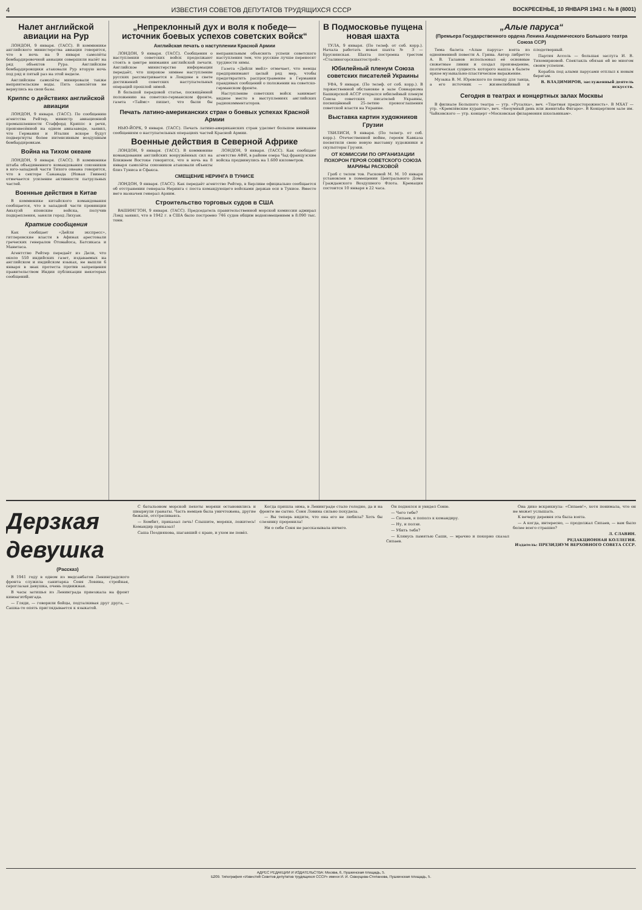4 ИЗВЕСТИЯ СОВЕТОВ ДЕПУТАТОВ ТРУДЯЩИХСЯ СССР ВОСКРЕСЕНЬЕ, 10 ЯНВАРЯ 1943 г. № 8 (8001)
Налет английской авиации на Рур
ЛОНДОН, 9 января. (ТАСС). В коммюнике английского министерства авиации говорится, что в ночь на 9 января самолёты бомбардировочной авиации совершили налёт на ряд объектов Рура. Английские бомбардировщики атаковали Рур вторую ночь под ряд и пятый раз на этой неделе.
Английские самолёты минировали также неприятельские воды. Пять самолётов не вернулись на свои базы.
Криппс о действиях английской авиации
ЛОНДОН, 9 января. (ТАСС). По сообщению агентства Рейтер, министр авиационной промышленности Стаффорд Криппс в речи, произнесённой на одном авиазаводе, заявил, что Германия и Италия вскоре будут подвергнуты более интенсивным воздушным бомбардировкам.
Война на Тихом океане
ЛОНДОН, 9 января. (ТАСС). В коммюнике штаба объединенного командования союзников в юго-западной части Тихого океана говорится, что в секторе Сананада (Новая Гвинея) отмечается усиление активности патрульных частей.
Военные действия в Китае
В коммюнике китайского командования сообщается, что в западной части провинции Аньхуэй японские войска, получив подкрепления, заняли город Лихуан.
Краткие сообщения
Как сообщает «Дейли экспресс», гитлеровские власти в Афинах арестовали греческих генералов Отонайоса, Батсикаса и Манетаса.
Агентство Рейтер передаёт из Дели, что около 550 индийских газет, издаваемых на английском и индийском языках, не вышли 6 января в знак протеста против запрещения правительством Индии публикации некоторых сообщений.
„Непреклонный дух и воля к победе— источник боевых успехов советских войск“
Английская печать о наступлении Красной Армии
ЛОНДОН, 9 января. (ТАСС). Сообщения о наступлении советских войск продолжают стоять в центре внимания английской печати. Английское министерство информации передаёт, что широкое зимнее наступление русских рассматривается в Лондоне в свете достижений советских наступательных операций прошлой зимой.
В большой передовой статье, посвящённой положению на советско-германском фронте, газета «Таймс» пишет, что были бы неправильным объяснять успехи советского наступления тем, что русские лучше переносят трудности зимы.
Газета «Дейли мейл» отмечает, что немцы предпринимают целый ряд мер, чтобы предотвратить распространение в Германии правдивых сообщений о положении на советско-германском фронте.
Наступление советских войск занимает видное место в выступлениях английских радиокомментаторов.
Печать латино-американских стран о боевых успехах Красной Армии
НЬЮ-ЙОРК, 9 января. (ТАСС). Печать латино-американских стран уделяет большое внимание сообщениям о наступательных операциях частей Красной Армии.
Военные действия в Северной Африке
ЛОНДОН, 9 января. (ТАСС). В коммюнике командования английских вооружённых сил на Ближнем Востоке говорится, что в ночь на 8 января самолёты союзников атаковали объекты близ Туниса и Сфакса.
ЛОНДОН, 9 января. (ТАСС). Как сообщает агентство АФИ, в районе озера Чад французские войска продвинулись на 1.600 километров.
СМЕЩЕНИЕ НЕРИНГА В ТУНИСЕ
ЛОНДОН, 9 января. (ТАСС). Как передаёт агентство Рейтер, в Берлине официально сообщается об отстранении генерала Неринга с поста командующего войсками держав оси в Тунисе. Вместо него назначен генерал Арним.
Строительство торговых судов в США
ВАШИНГТОН, 9 января. (ТАСС). Председатель правительственной морской комиссии адмирал Лэнд заявил, что в 1942 г. в США было построено 746 судов общим водоизмещением в 8.090 тыс. тонн.
В Подмосковье пущена новая шахта
ТУЛА, 9 января. (По телеф. от соб. корр.). Начала работать новая шахта № 3 — Бруснянская. Шахта построена трестом «Сталиногорскшахтострой».
Юбилейный пленум Союза советских писателей Украины
УФА, 9 января. (По телеф. от соб. корр.). В торжественной обстановке в зале Совнаркома Башкирской АССР открылся юбилейный пленум Союза советских писателей Украины, посвящённый 25-летию провозглашения советской власти на Украине.
Выставка картин художников Грузии
ТБИЛИСИ, 9 января. (По телегр. от соб. корр.). Отечественной войне, героям Кавказа посвятили свою новую выставку художники и скульпторы Грузии.
ОТ КОМИССИИ ПО ОРГАНИЗАЦИИ ПОХОРОН ГЕРОЯ СОВЕТСКОГО СОЮЗА МАРИНЫ РАСКОВОЙ
Гроб с телом тов. Расковой М. М. 10 января установлен в помещении Центрального Дома Гражданского Воздушного Флота. Кремация состоится 10 января в 22 часа.
„Алые паруса“
(Премьера Государственного ордена Ленина Академического Большого театра Союза ССР)
Тема балета «Алые паруса» взята из одноименной повести А. Грина. Автор либретто А. В. Таланов использовал её основные сюжетные линии и создал произведение, поэтическая сущность которого нашла в балете яркое музыкально-пластическое выражение.
Музыка В. М. Юровского по поводу для танца, а его источник — жизнелюбивый и плодотворный.
Партия Ассоль — большая заслуга И. В. Тихомирновой. Спектакль обязан ей во многом своим успехом.
Корабль под алыми парусами отплыл к новым берегам.
В. ВЛАДИМИРОВ, заслуженный деятель искусств.
Сегодня в театрах и концертных залах Москвы
В филиале Большого театра — утр. «Русалка», веч. «Тщетная предосторожность». В МХАТ — утр. «Кремлёвские куранты», веч. «Безумный день или женитьба Фигаро». В Концертном зале им. Чайковского — утр. концерт «Московская филармония школьникам».
Дерзкая девушка
(Рассказ)
В 1941 году в одном из медсанбатов Ленинградского фронта служила санитарка Соня Ловина, стройная, сероглазая девушка, очень подвижная.
В часы затишья из Ленинграда приезжала на фронт киноагитбригада.
— Гляди, — говорили бойцы, подталкивая друг друга, — Сашка-то опять приглядывается к языкатой.
С батальоном морской пехоты моряки остановились и швырнули гранаты. Часть немцев была уничтожена, другие бежали, отстреливаясь.
— Бомбит, приказал лечь! Слышите, моряки, ложитесь! Командир приказал!
Саша Позднякова, шагавший с краю, и ухом не повёл.
Когда пришла зима, в Ленинграде стало голодно, да и на фронте не сытно. Соня Ловина сильно похудела.
— Вы теперь видите, что она его не любила? Хоть бы слезинку проронила!
Ни о себе Соня не рассказывала ничего.
Он поднялся и увидел Соню.
— Чего тебе?
— Сипаев, я пополз к командиру.
— Ну, и ползи.
— Убить тебя?
— Клянусь памятью Саши, — мрачно и покорно сказал Сипаев.
Она дико вскрикнула: «Сипаев!», хотя понимала, что он не может услышать.
К вечеру деревня эта была взята.
— А когда, интересно, — продолжал Сипаев, — вам было более всего страшно?
Л. СЛАВИН.
РЕДАКЦИОННАЯ КОЛЛЕГИЯ.
Издатель: ПРЕЗИДИУМ ВЕРХОВНОГО СОВЕТА СССР.
АДРЕС РЕДАКЦИИ И ИЗДАТЕЛЬСТВА: Москва, 6, Пушкинская площадь, 5.
Б209. Типография «Известий Советов депутатов трудящихся СССР» имени И. И. Скворцова-Степанова, Пушкинская площадь, 5.